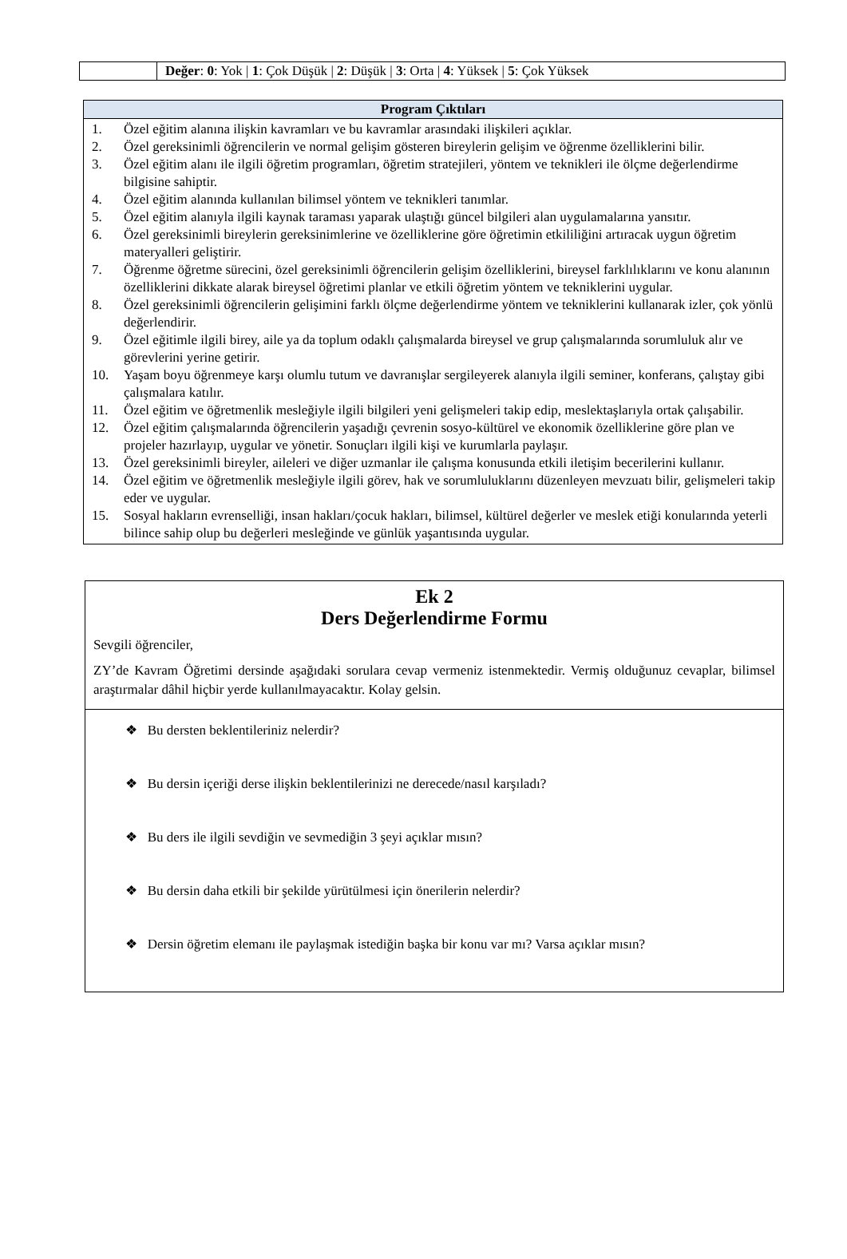| | Değer : 0 : Yok / 1 : Çok Düşük / 2 : Düşük / 3 : Orta / 4 : Yüksek / 5 : Çok Yüksek |
| Program Çıktıları |
| --- |
| 1. Özel eğitim alanına ilişkin kavramları ve bu kavramlar arasındaki ilişkileri açıklar. 2. Özel gereksinimli öğrencilerin ve normal gelişim gösteren bireylerin gelişim ve öğrenme özelliklerini bilir. 3. Özel eğitim alanı ile ilgili öğretim programları, öğretim stratejileri, yöntem ve teknikleri ile ölçme değerlendirme bilgisine sahiptir. 4. Özel eğitim alanında kullanılan bilimsel yöntem ve teknikleri tanımlar. 5. Özel eğitim alanıyla ilgili kaynak taraması yaparak ulaştığı güncel bilgileri alan uygulamalarına yansıtır. 6. Özel gereksinimli bireylerin gereksinimlerine ve özelliklerine göre öğretimin etkililiğini artıracak uygun öğretim materyalleri geliştirir. 7. Öğrenme öğretme sürecini, özel gereksinimli öğrencilerin gelişim özelliklerini, bireysel farklılıklarını ve konu alanının özelliklerini dikkate alarak bireysel öğretimi planlar ve etkili öğretim yöntem ve tekniklerini uygular. 8. Özel gereksinimli öğrencilerin gelişimini farklı ölçme değerlendirme yöntem ve tekniklerini kullanarak izler, çok yönlü değerlendirir. 9. Özel eğitimle ilgili birey, aile ya da toplum odaklı çalışmalarda bireysel ve grup çalışmalarında sorumluluk alır ve görevlerini yerine getirir. 10. Yaşam boyu öğrenmeye karşı olumlu tutum ve davranışlar sergileyerek alanıyla ilgili seminer, konferans, çalıştay gibi çalışmalara katılır. 11. Özel eğitim ve öğretmenlik mesleğiyle ilgili bilgileri yeni gelişmeleri takip edip, meslektaşlarıyla ortak çalışabilir. 12. Özel eğitim çalışmalarında öğrencilerin yaşadığı çevrenin sosyo-kültürel ve ekonomik özelliklerine göre plan ve projeler hazırlayıp, uygular ve yönetir. Sonuçları ilgili kişi ve kurumlarla paylaşır. 13. Özel gereksinimli bireyler, aileleri ve diğer uzmanlar ile çalışma konusunda etkili iletişim becerilerini kullanır. 14. Özel eğitim ve öğretmenlik mesleğiyle ilgili görev, hak ve sorumluluklarını düzenleyen mevzuatı bilir, gelişmeleri takip eder ve uygular. 15. Sosyal hakların evrenselliği, insan hakları/çocuk hakları, bilimsel, kültürel değerler ve meslek etiği konularında yeterli bilince sahip olup bu değerleri mesleğinde ve günlük yaşantısında uygular. |
| Ek 2 Ders Değerlendirme Formu Sevgili öğrenciler, ZY’de Kavram Öğretimi dersinde aşağıdaki sorulara cevap vermeniz istenmektedir. Vermiş olduğunuz cevaplar, bilimsel araştırmalar dâhil hiçbir yerde kullanılmayacaktır. Kolay gelsin. |
| ❖ Bu dersten beklentileriniz nelerdir? ❖ Bu dersin içeriği derse ilişkin beklentilerinizi ne derecede/nasıl karşıladı? ❖ Bu ders ile ilgili sevdiğin ve sevmediğin 3 şeyi açıklar mısın? ❖ Bu dersin daha etkili bir şekilde yürütülmesi için önerilerin nelerdir? ❖ Dersin öğretim elemanı ile paylaşmak istediğin başka bir konu var mı? Varsa açıklar mısın? |